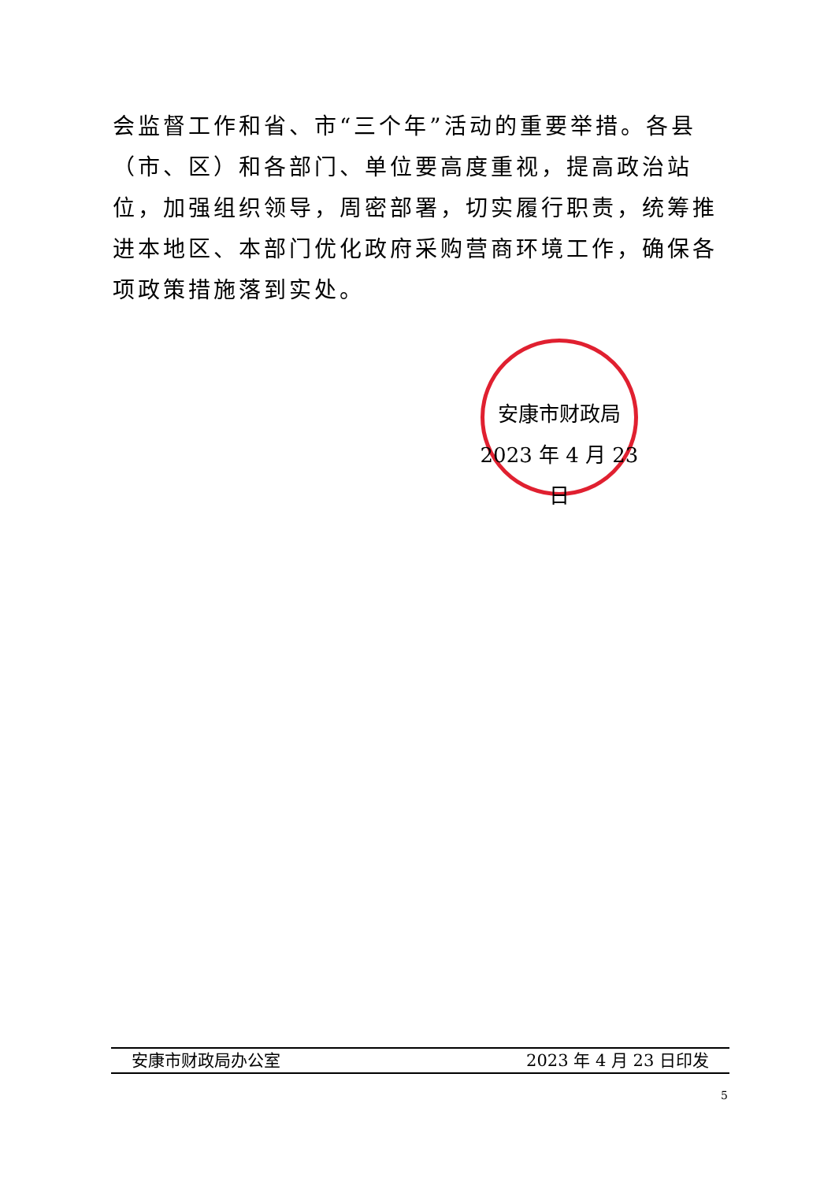会监督工作和省、市“三个年”活动的重要举措。各县（市、区）和各部门、单位要高度重视，提高政治站位，加强组织领导，周密部署，切实履行职责，统筹推进本地区、本部门优化政府采购营商环境工作，确保各项政策措施落到实处。
安康市财政局
2023 年 4 月 23 日
安康市财政局办公室 2023 年 4 月 23 日印发
5